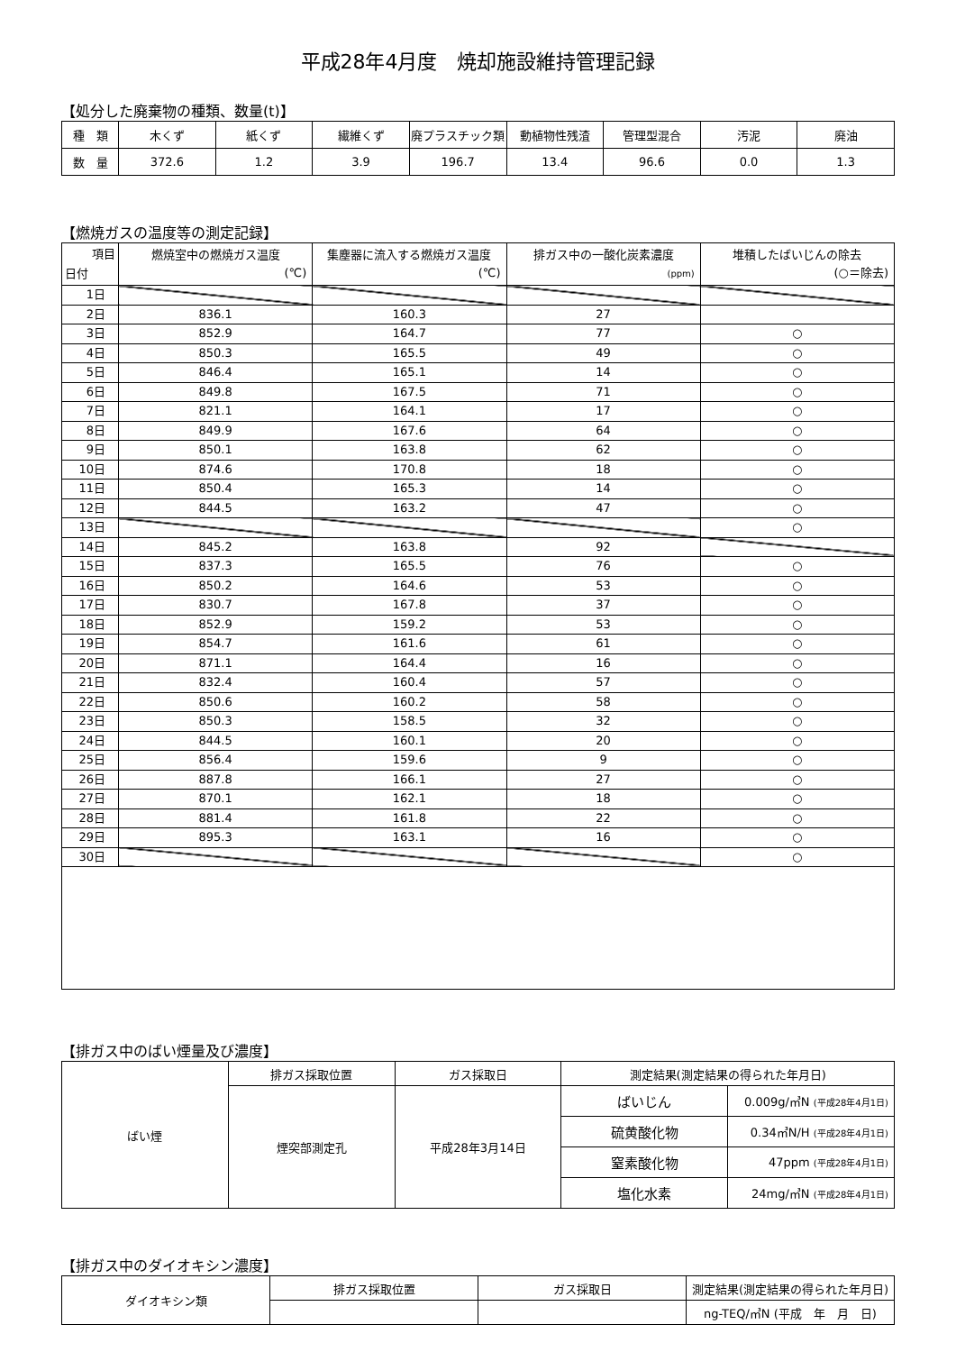平成28年4月度　焼却施設維持管理記録
【処分した廃棄物の種類、数量(t)】
| 種 類 | 木くず | 紙くず | 繊維くず | 廃プラスチック類 | 動植物性残渣 | 管理型混合 | 汚泥 | 廃油 |
| 数 量 | 372.6 | 1.2 | 3.9 | 196.7 | 13.4 | 96.6 | 0.0 | 1.3 |
【燃焼ガスの温度等の測定記録】
| 項目 日付 | 燃焼室中の燃焼ガス温度 (℃) | 集塵器に流入する燃焼ガス温度 (℃) | 排ガス中の一酸化炭素濃度 (ppm) | 堆積したばいじんの除去 (○＝除去) |
| 1日 | | | | |
| 2日 | 836.1 | 160.3 | 27 | |
| 3日 | 852.9 | 164.7 | 77 | ○ |
| 4日 | 850.3 | 165.5 | 49 | ○ |
| 5日 | 846.4 | 165.1 | 14 | ○ |
| 6日 | 849.8 | 167.5 | 71 | ○ |
| 7日 | 821.1 | 164.1 | 17 | ○ |
| 8日 | 849.9 | 167.6 | 64 | ○ |
| 9日 | 850.1 | 163.8 | 62 | ○ |
| 10日 | 874.6 | 170.8 | 18 | ○ |
| 11日 | 850.4 | 165.3 | 14 | ○ |
| 12日 | 844.5 | 163.2 | 47 | ○ |
| 13日 | | | | ○ |
| 14日 | 845.2 | 163.8 | 92 | |
| 15日 | 837.3 | 165.5 | 76 | ○ |
| 16日 | 850.2 | 164.6 | 53 | ○ |
| 17日 | 830.7 | 167.8 | 37 | ○ |
| 18日 | 852.9 | 159.2 | 53 | ○ |
| 19日 | 854.7 | 161.6 | 61 | ○ |
| 20日 | 871.1 | 164.4 | 16 | ○ |
| 21日 | 832.4 | 160.4 | 57 | ○ |
| 22日 | 850.6 | 160.2 | 58 | ○ |
| 23日 | 850.3 | 158.5 | 32 | ○ |
| 24日 | 844.5 | 160.1 | 20 | ○ |
| 25日 | 856.4 | 159.6 | 9 | ○ |
| 26日 | 887.8 | 166.1 | 27 | ○ |
| 27日 | 870.1 | 162.1 | 18 | ○ |
| 28日 | 881.4 | 161.8 | 22 | ○ |
| 29日 | 895.3 | 163.1 | 16 | ○ |
| 30日 | | | | ○ |
【排ガス中のばい煙量及び濃度】
| ばい煙 | 排ガス採取位置 | ガス採取日 | 測定結果(測定結果の得られた年月日) | |
| | 煙突部測定孔 | 平成28年3月14日 | ばいじん | 0.009g/㎥N (平成28年4月1日) |
| | | | 硫黄酸化物 | 0.34㎥N/H (平成28年4月1日) |
| | | | 窒素酸化物 | 47ppm (平成28年4月1日) |
| | | | 塩化水素 | 24mg/㎥N (平成28年4月1日) |
【排ガス中のダイオキシン濃度】
| ダイオキシン類 | 排ガス採取位置 | ガス採取日 | 測定結果(測定結果の得られた年月日) |
| | | | ng-TEQ/㎥N (平成 年 月 日) |